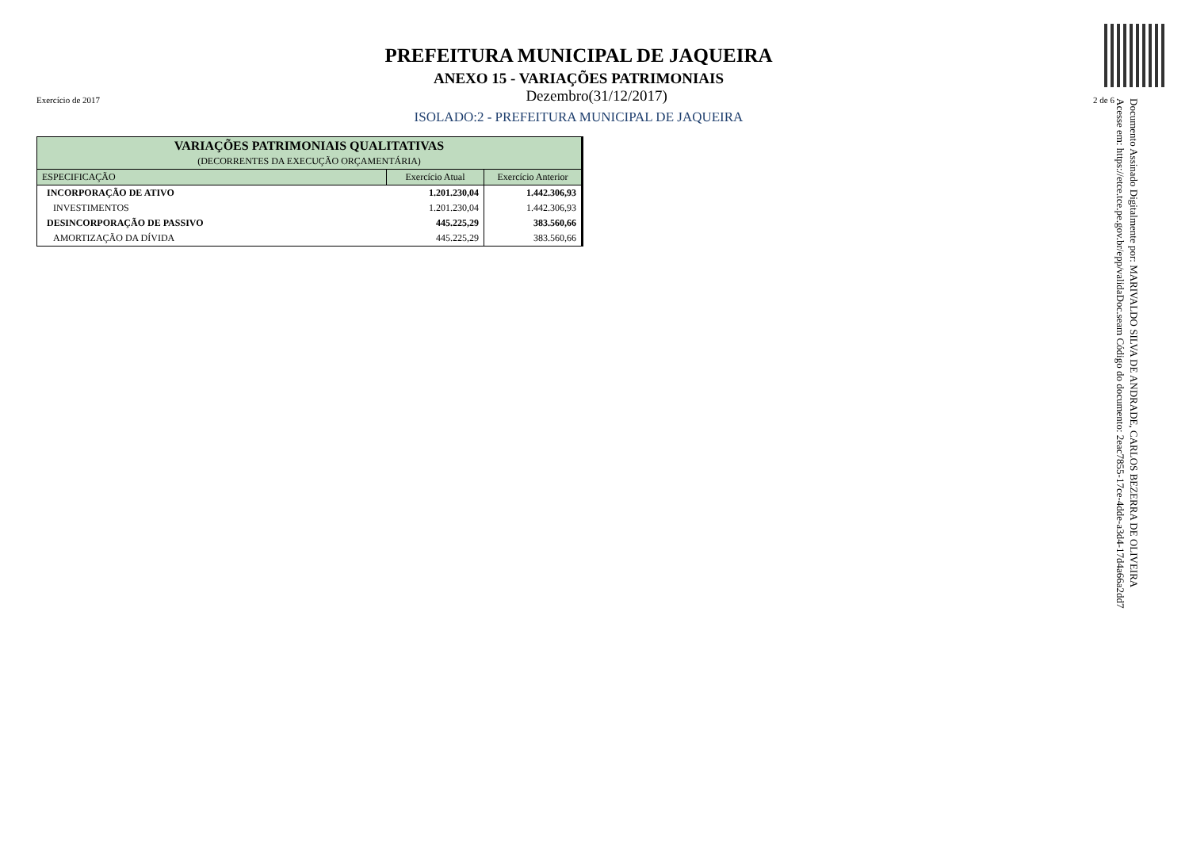PREFEITURA MUNICIPAL DE JAQUEIRA
ANEXO 15 - VARIAÇÕES PATRIMONIAIS
Exercício de 2017 Dezembro(31/12/2017) 2 de 6
ISOLADO:2 - PREFEITURA MUNICIPAL DE JAQUEIRA
| VARIAÇÕES PATRIMONIAIS QUALITATIVAS (DECORRENTES DA EXECUÇÃO ORÇAMENTÁRIA) | | |
| --- | --- | --- |
| ESPECIFICAÇÃO | Exercício Atual | Exercício Anterior |
| INCORPORAÇÃO DE ATIVO | 1.201.230,04 | 1.442.306,93 |
| INVESTIMENTOS | 1.201.230,04 | 1.442.306,93 |
| DESINCORPORAÇÃO DE PASSIVO | 445.225,29 | 383.560,66 |
| AMORTIZAÇÃO DA DÍVIDA | 445.225,29 | 383.560,66 |
Documento Assinado Digitalmente por: MARIVALDO SILVA DE ANDRADE, CARLOS BEZERRA DE OLIVEIRA
Acesse em: https://etce.tce.pe.gov.br/epp/validaDoc.seam Código do documento: 2eac7855-17ce-4dde-a3d4-17d4a66a2dd7